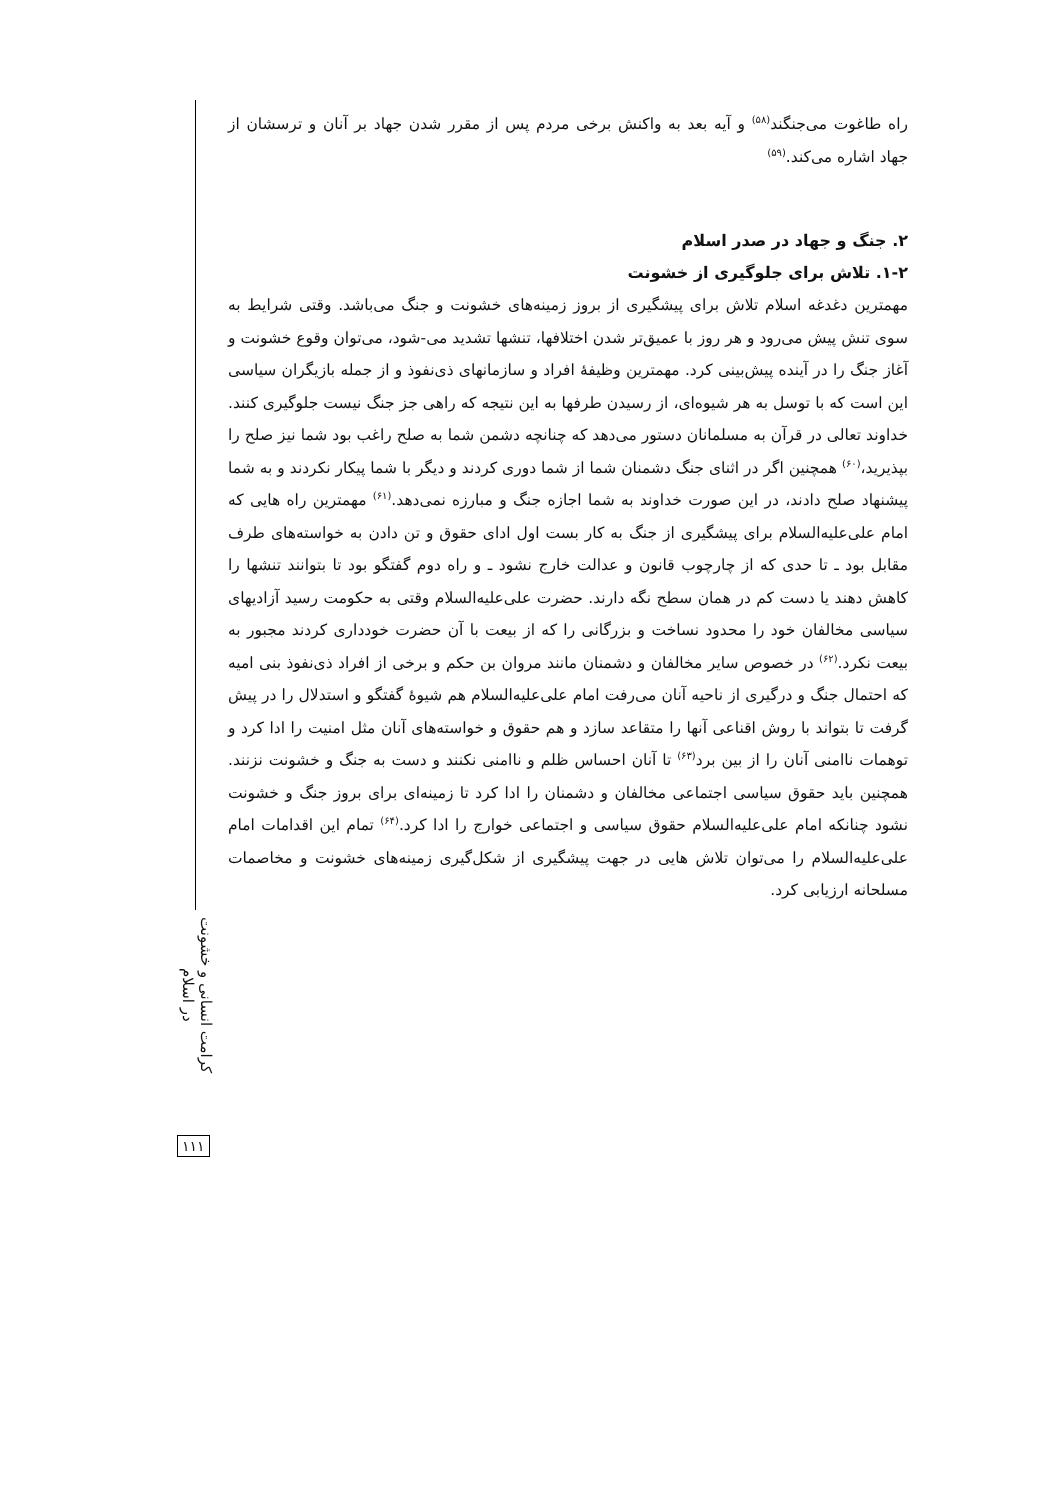راه طاغوت می‌جنگند<sup>(۵۸)</sup> و آیه بعد به واکنش برخی مردم پس از مقرر شدن جهاد بر آنان و ترسشان از جهاد اشاره می‌کند.<sup>(۵۹)</sup>
۲. جنگ و جهاد در صدر اسلام
۱-۲. تلاش برای جلوگیری از خشونت
مهمترین دغدغه اسلام تلاش برای پیشگیری از بروز زمینه‌های خشونت و جنگ می‌باشد. وقتی شرایط به سوی تنش پیش می‌رود و هر روز با عمیق‌تر شدن اختلافها، تنشها تشدید می-شود، می‌توان وقوع خشونت و آغاز جنگ را در آینده پیش‌بینی کرد. مهمترین وظیفهٔ افراد و سازمانهای ذی‌نفوذ و از جمله بازیگران سیاسی این است که با توسل به هر شیوه‌ای، از رسیدن طرفها به این نتیجه که راهی جز جنگ نیست جلوگیری کنند. خداوند تعالی در قرآن به مسلمانان دستور می‌دهد که چنانچه دشمن شما به صلح راغب بود شما نیز صلح را بپذیرید،<sup>(۶۰)</sup> همچنین اگر در اثنای جنگ دشمنان شما از شما دوری کردند و دیگر با شما پیکار نکردند و به شما پیشنهاد صلح دادند، در این صورت خداوند به شما اجازه جنگ و مبارزه نمی‌دهد.<sup>(۶۱)</sup> مهمترین راه هایی که امام علی‌علیه‌السلام برای پیشگیری از جنگ به کار بست اول ادای حقوق و تن دادن به خواسته‌های طرف مقابل بود ـ تا حدی که از چارچوب قانون و عدالت خارج نشود ـ و راه دوم گفتگو بود تا بتوانند تنشها را کاهش دهند یا دست کم در همان سطح نگه دارند. حضرت علی‌علیه‌السلام وقتی به حکومت رسید آزادیهای سیاسی مخالفان خود را محدود نساخت و بزرگانی را که از بیعت با آن حضرت خودداری کردند مجبور به بیعت نکرد.<sup>(۶۲)</sup> در خصوص سایر مخالفان و دشمنان مانند مروان بن حکم و برخی از افراد ذی‌نفوذ بنی امیه که احتمال جنگ و درگیری از ناحیه آنان می‌رفت امام علی‌علیه‌السلام هم شیوهٔ گفتگو و استدلال را در پیش گرفت تا بتواند با روش اقناعی آنها را متقاعد سازد و هم حقوق و خواسته‌های آنان مثل امنیت را ادا کرد و توهمات ناامنی آنان را از بین برد<sup>(۶۳)</sup> تا آنان احساس ظلم و ناامنی نکنند و دست به جنگ و خشونت نزنند. همچنین باید حقوق سیاسی اجتماعی مخالفان و دشمنان را ادا کرد تا زمینه‌ای برای بروز جنگ و خشونت نشود چنانکه امام علی‌علیه‌السلام حقوق سیاسی و اجتماعی خوارج را ادا کرد.<sup>(۶۴)</sup> تمام این اقدامات امام علی‌علیه‌السلام را می‌توان تلاش هایی در جهت پیشگیری از شکل‌گیری زمینه‌های خشونت و مخاصمات مسلحانه ارزیابی کرد.
کرامت انسانی و خشونت در اسلام
۱۱۱